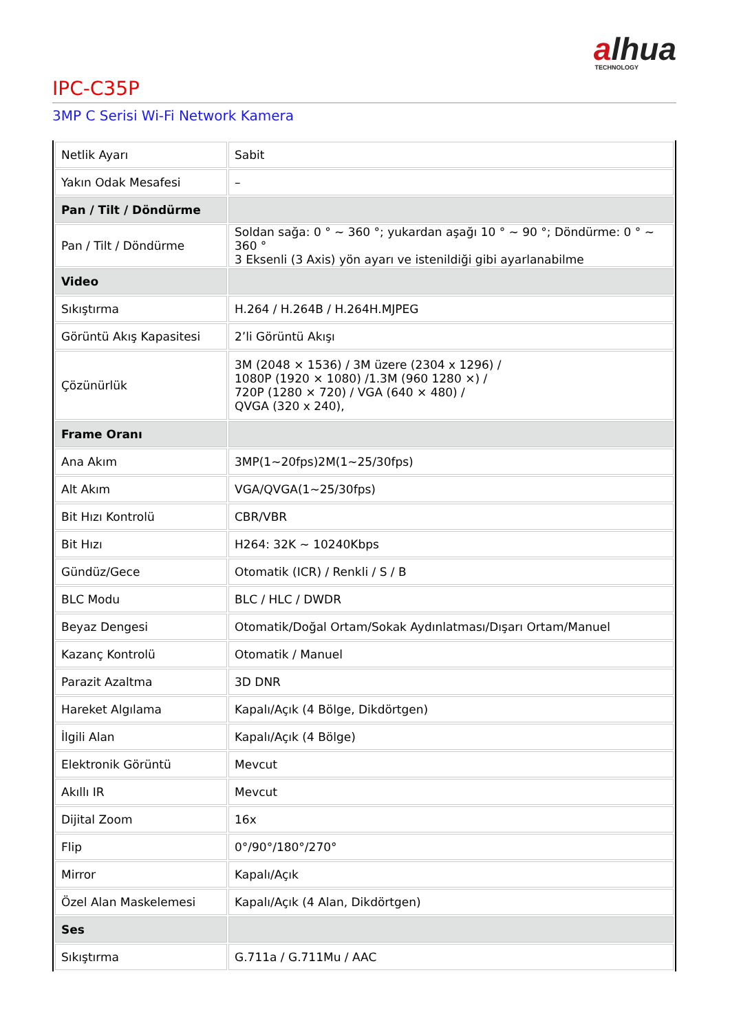alhua
TECHNOLOGY
IPC-C35P
3MP C Serisi Wi-Fi Network Kamera
| Netlik Ayarı | Sabit |
| Yakın Odak Mesafesi | – |
| Pan / Tilt / Döndürme | |
| Pan / Tilt / Döndürme | Soldan sağa: 0 ° ~ 360 °; yukardan aşağı 10 ° ~ 90 °; Döndürme: 0 ° ~ 360 ° 3 Eksenli (3 Axis) yön ayarı ve istenildiği gibi ayarlanabilme |
| Video | |
| Sıkıştırma | H.264 / H.264B / H.264H.MJPEG |
| Görüntü Akış Kapasitesi | 2’li Görüntü Akışı |
| Çözünürlük | 3M (2048 × 1536) / 3M üzere (2304 x 1296) / 1080P (1920 × 1080) /1.3M (960 1280 ×) / 720P (1280 × 720) / VGA (640 × 480) / QVGA (320 x 240), |
| Frame Oranı | |
| Ana Akım | 3MP(1~20fps)2M(1~25/30fps) |
| Alt Akım | VGA/QVGA(1~25/30fps) |
| Bit Hızı Kontrolü | CBR/VBR |
| Bit Hızı | H264: 32K ~ 10240Kbps |
| Gündüz/Gece | Otomatik (ICR) / Renkli / S / B |
| BLC Modu | BLC / HLC / DWDR |
| Beyaz Dengesi | Otomatik/Doğal Ortam/Sokak Aydınlatması/Dışarı Ortam/Manuel |
| Kazanç Kontrolü | Otomatik / Manuel |
| Parazit Azaltma | 3D DNR |
| Hareket Algılama | Kapalı/Açık (4 Bölge, Dikdörtgen) |
| İlgili Alan | Kapalı/Açık (4 Bölge) |
| Elektronik Görüntü | Mevcut |
| Akıllı IR | Mevcut |
| Dijital Zoom | 16x |
| Flip | 0°/90°/180°/270° |
| Mirror | Kapalı/Açık |
| Özel Alan Maskelemesi | Kapalı/Açık (4 Alan, Dikdörtgen) |
| Ses | |
| Sıkıştırma | G.711a / G.711Mu / AAC |